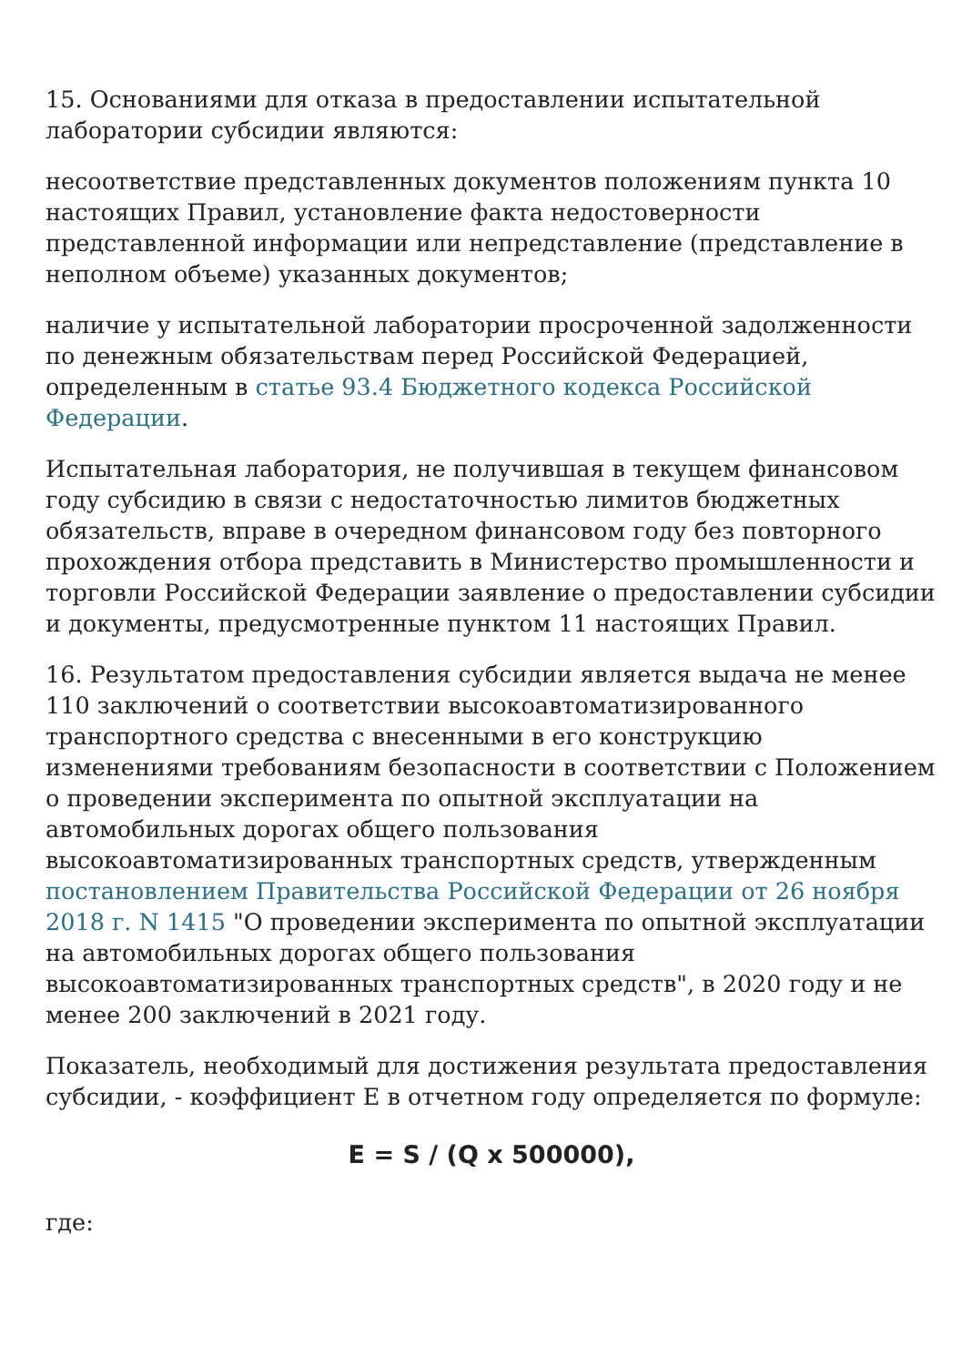15. Основаниями для отказа в предоставлении испытательной лаборатории субсидии являются:
несоответствие представленных документов положениям пункта 10 настоящих Правил, установление факта недостоверности представленной информации или непредставление (представление в неполном объеме) указанных документов;
наличие у испытательной лаборатории просроченной задолженности по денежным обязательствам перед Российской Федерацией, определенным в статье 93.4 Бюджетного кодекса Российской Федерации.
Испытательная лаборатория, не получившая в текущем финансовом году субсидию в связи с недостаточностью лимитов бюджетных обязательств, вправе в очередном финансовом году без повторного прохождения отбора представить в Министерство промышленности и торговли Российской Федерации заявление о предоставлении субсидии и документы, предусмотренные пунктом 11 настоящих Правил.
16. Результатом предоставления субсидии является выдача не менее 110 заключений о соответствии высокоавтоматизированного транспортного средства с внесенными в его конструкцию изменениями требованиям безопасности в соответствии с Положением о проведении эксперимента по опытной эксплуатации на автомобильных дорогах общего пользования высокоавтоматизированных транспортных средств, утвержденным постановлением Правительства Российской Федерации от 26 ноября 2018 г. N 1415 "О проведении эксперимента по опытной эксплуатации на автомобильных дорогах общего пользования высокоавтоматизированных транспортных средств", в 2020 году и не менее 200 заключений в 2021 году.
Показатель, необходимый для достижения результата предоставления субсидии, - коэффициент E в отчетном году определяется по формуле:
E = S / (Q x 500000),
где: